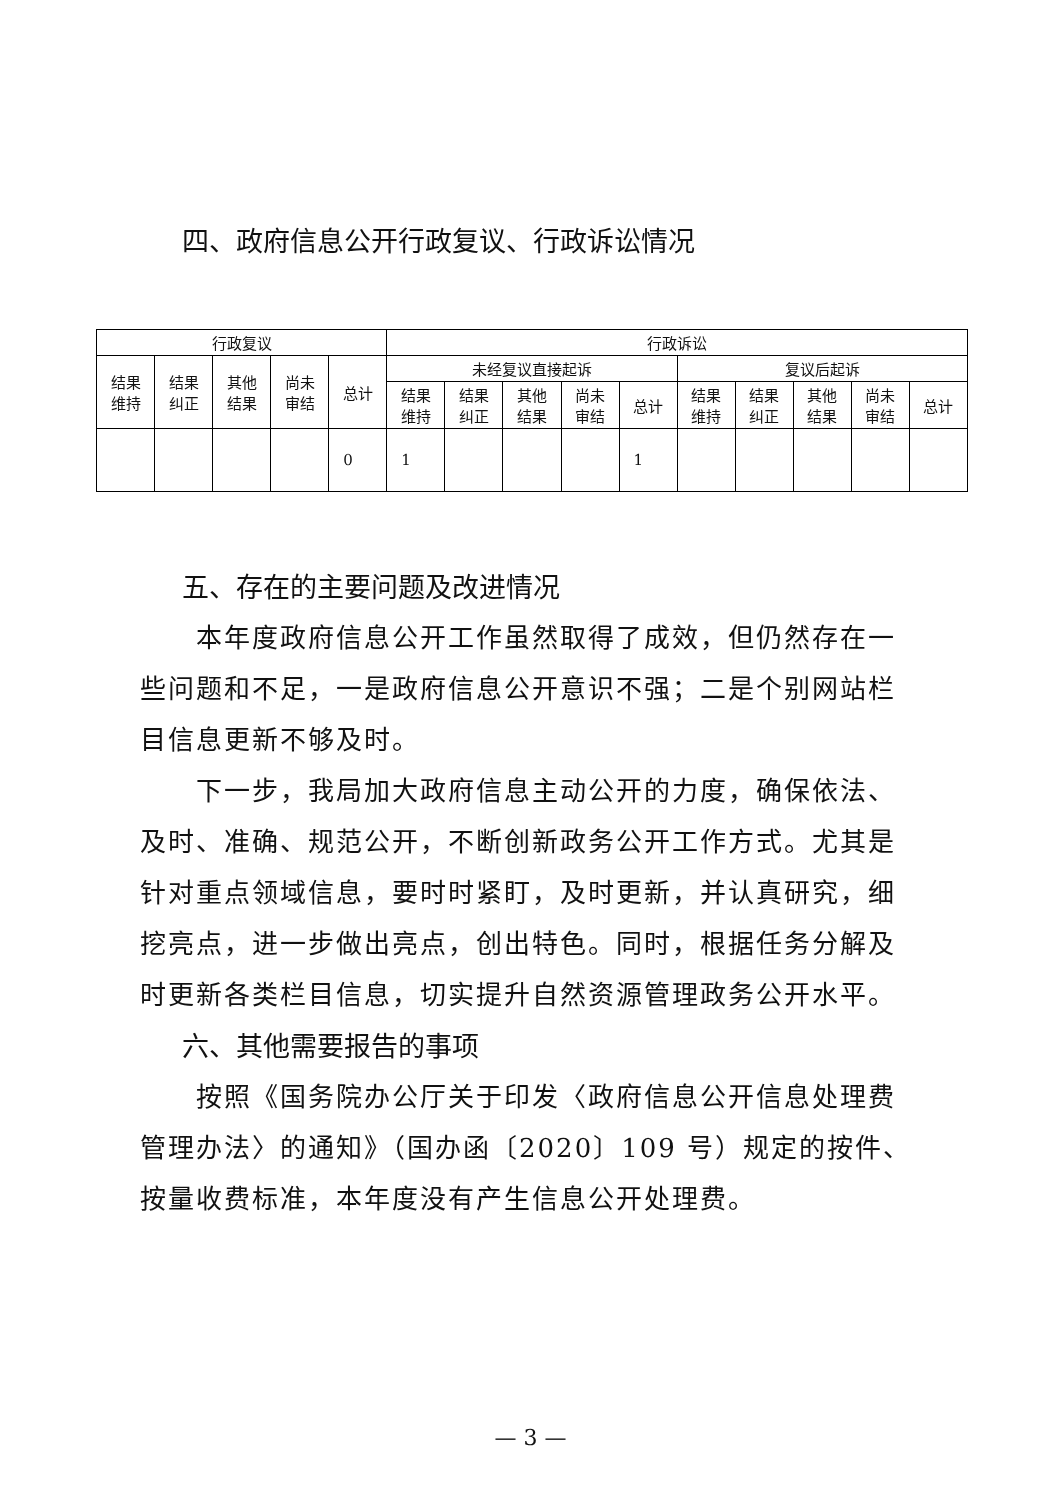四、政府信息公开行政复议、行政诉讼情况
| 行政复议 | | | | | 行政诉讼 | | | | | | | | | |
| --- | --- | --- | --- | --- | --- | --- | --- | --- | --- | --- | --- | --- | --- | --- |
| 结果 维持 | 结果 纠正 | 其他 结果 | 尚未 审结 | 总计 | 未经复议直接起诉 | | | | | 复议后起诉 | | | | |
| | | | | | 结果 维持 | 结果 纠正 | 其他 结果 | 尚未 审结 | 总计 | 结果 维持 | 结果 纠正 | 其他 结果 | 尚未 审结 | 总计 |
| | | | | 0 | 1 | | | | 1 | | | | | |
五、存在的主要问题及改进情况
本年度政府信息公开工作虽然取得了成效，但仍然存在一些问题和不足，一是政府信息公开意识不强；二是个别网站栏目信息更新不够及时。
下一步，我局加大政府信息主动公开的力度，确保依法、及时、准确、规范公开，不断创新政务公开工作方式。尤其是针对重点领域信息，要时时紧盯，及时更新，并认真研究，细挖亮点，进一步做出亮点，创出特色。同时，根据任务分解及时更新各类栏目信息，切实提升自然资源管理政务公开水平。
六、其他需要报告的事项
按照《国务院办公厅关于印发〈政府信息公开信息处理费管理办法〉的通知》（国办函〔2020〕109 号）规定的按件、按量收费标准，本年度没有产生信息公开处理费。
— 3 —